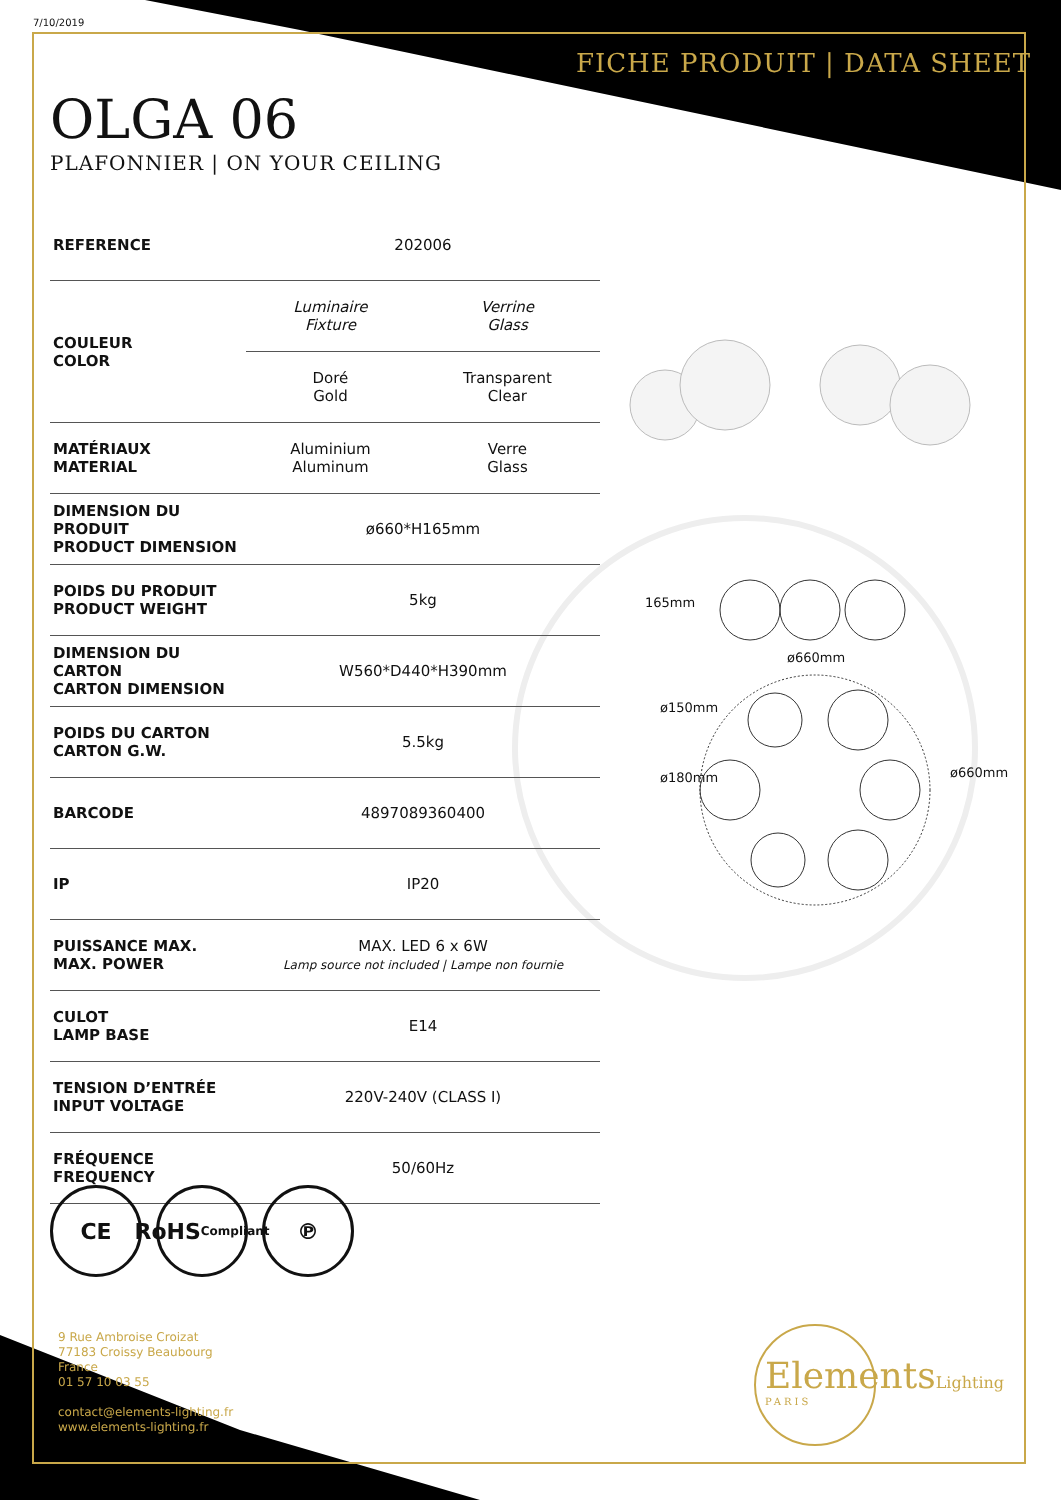7/10/2019
FICHE PRODUIT | DATA SHEET
OLGA 06
PLAFONNIER | ON YOUR CEILING
| REFERENCE | 202006 | |
| COULEUR COLOR | Luminaire Fixture | Verrine Glass |
| | Doré Gold | Transparent Clear |
| MATÉRIAUX MATERIAL | Aluminium Aluminum | Verre Glass |
| DIMENSION DU PRODUIT PRODUCT DIMENSION | ø660*H165mm | |
| POIDS DU PRODUIT PRODUCT WEIGHT | 5kg | |
| DIMENSION DU CARTON CARTON DIMENSION | W560*D440*H390mm | |
| POIDS DU CARTON CARTON G.W. | 5.5kg | |
| BARCODE | 4897089360400 | |
| IP | IP20 | |
| PUISSANCE MAX. MAX. POWER | MAX. LED 6 x 6W Lamp source not included / Lampe non fournie | |
| CULOT LAMP BASE | E14 | |
| TENSION D’ENTRÉE INPUT VOLTAGE | 220V-240V (CLASS I) | |
| FRÉQUENCE FREQUENCY | 50/60Hz | |
165mm
ø660mm
ø150mm
ø180mm ø660mm
CE RoHS
Compliant
℗
9 Rue Ambroise Croizat
77183 Croissy Beaubourg
France
01 57 10 03 55
contact@elements-lighting.fr
www.elements-lighting.fr
ElementsLighting
PARIS